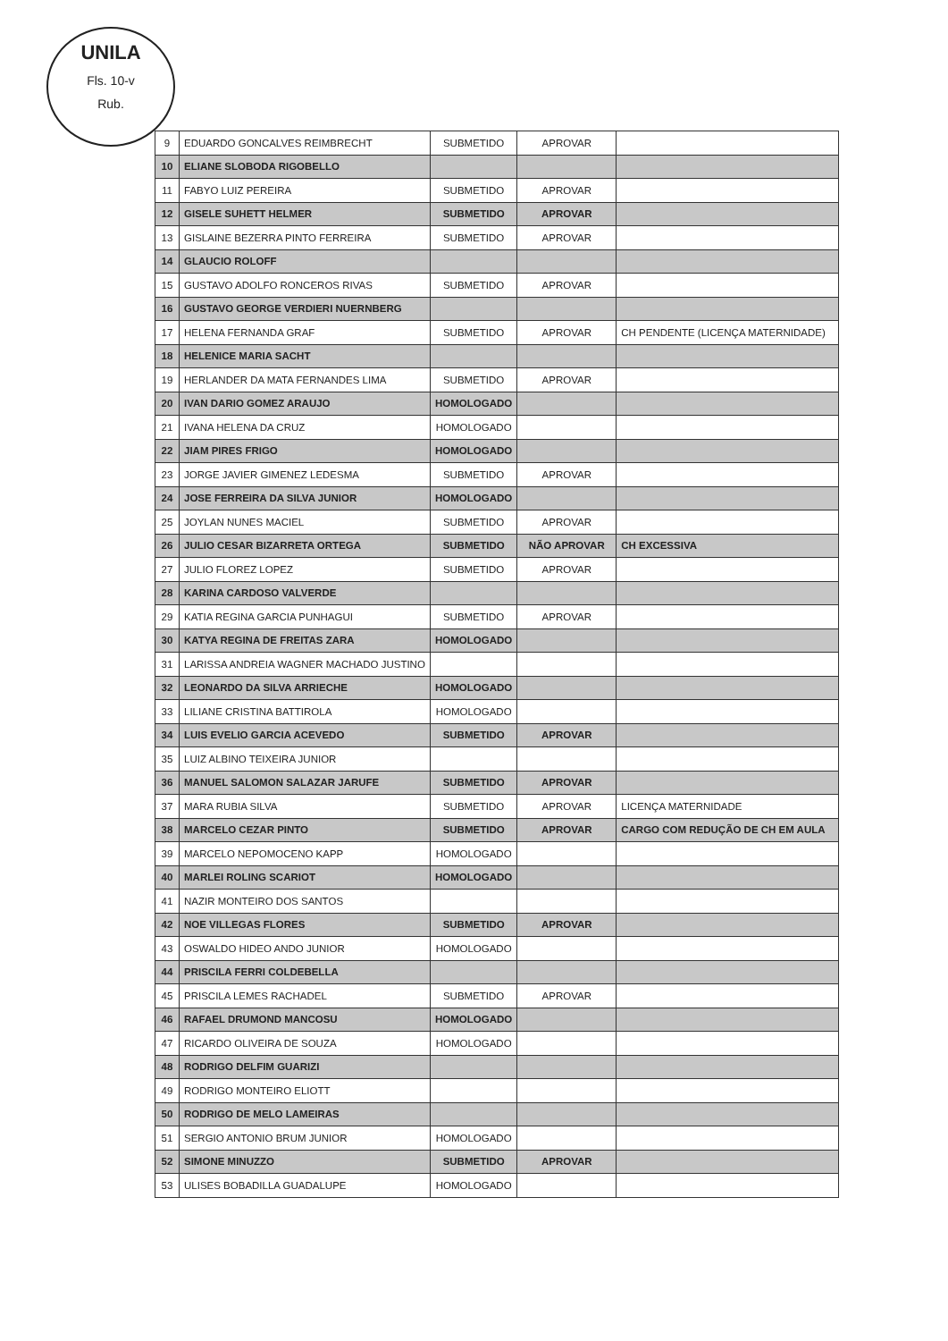UNILA
Fls. 10-v
Rub.
| 9 | EDUARDO GONCALVES REIMBRECHT | SUBMETIDO | APROVAR | |
| 10 | ELIANE SLOBODA RIGOBELLO | | | |
| 11 | FABYO LUIZ PEREIRA | SUBMETIDO | APROVAR | |
| 12 | GISELE SUHETT HELMER | SUBMETIDO | APROVAR | |
| 13 | GISLAINE BEZERRA PINTO FERREIRA | SUBMETIDO | APROVAR | |
| 14 | GLAUCIO ROLOFF | | | |
| 15 | GUSTAVO ADOLFO RONCEROS RIVAS | SUBMETIDO | APROVAR | |
| 16 | GUSTAVO GEORGE VERDIERI NUERNBERG | | | |
| 17 | HELENA FERNANDA GRAF | SUBMETIDO | APROVAR | CH PENDENTE (LICENÇA MATERNIDADE) |
| 18 | HELENICE MARIA SACHT | | | |
| 19 | HERLANDER DA MATA FERNANDES LIMA | SUBMETIDO | APROVAR | |
| 20 | IVAN DARIO GOMEZ ARAUJO | HOMOLOGADO | | |
| 21 | IVANA HELENA DA CRUZ | HOMOLOGADO | | |
| 22 | JIAM PIRES FRIGO | HOMOLOGADO | | |
| 23 | JORGE JAVIER GIMENEZ LEDESMA | SUBMETIDO | APROVAR | |
| 24 | JOSE FERREIRA DA SILVA JUNIOR | HOMOLOGADO | | |
| 25 | JOYLAN NUNES MACIEL | SUBMETIDO | APROVAR | |
| 26 | JULIO CESAR BIZARRETA ORTEGA | SUBMETIDO | NÃO APROVAR | CH EXCESSIVA |
| 27 | JULIO FLOREZ LOPEZ | SUBMETIDO | APROVAR | |
| 28 | KARINA CARDOSO VALVERDE | | | |
| 29 | KATIA REGINA GARCIA PUNHAGUI | SUBMETIDO | APROVAR | |
| 30 | KATYA REGINA DE FREITAS ZARA | HOMOLOGADO | | |
| 31 | LARISSA ANDREIA WAGNER MACHADO JUSTINO | | | |
| 32 | LEONARDO DA SILVA ARRIECHE | HOMOLOGADO | | |
| 33 | LILIANE CRISTINA BATTIROLA | HOMOLOGADO | | |
| 34 | LUIS EVELIO GARCIA ACEVEDO | SUBMETIDO | APROVAR | |
| 35 | LUIZ ALBINO TEIXEIRA JUNIOR | | | |
| 36 | MANUEL SALOMON SALAZAR JARUFE | SUBMETIDO | APROVAR | |
| 37 | MARA RUBIA SILVA | SUBMETIDO | APROVAR | LICENÇA MATERNIDADE |
| 38 | MARCELO CEZAR PINTO | SUBMETIDO | APROVAR | CARGO COM REDUÇÃO DE CH EM AULA |
| 39 | MARCELO NEPOMOCENO KAPP | HOMOLOGADO | | |
| 40 | MARLEI ROLING SCARIOT | HOMOLOGADO | | |
| 41 | NAZIR MONTEIRO DOS SANTOS | | | |
| 42 | NOE VILLEGAS FLORES | SUBMETIDO | APROVAR | |
| 43 | OSWALDO HIDEO ANDO JUNIOR | HOMOLOGADO | | |
| 44 | PRISCILA FERRI COLDEBELLA | | | |
| 45 | PRISCILA LEMES RACHADEL | SUBMETIDO | APROVAR | |
| 46 | RAFAEL DRUMOND MANCOSU | HOMOLOGADO | | |
| 47 | RICARDO OLIVEIRA DE SOUZA | HOMOLOGADO | | |
| 48 | RODRIGO DELFIM GUARIZI | | | |
| 49 | RODRIGO MONTEIRO ELIOTT | | | |
| 50 | RODRIGO DE MELO LAMEIRAS | | | |
| 51 | SERGIO ANTONIO BRUM JUNIOR | HOMOLOGADO | | |
| 52 | SIMONE MINUZZO | SUBMETIDO | APROVAR | |
| 53 | ULISES BOBADILLA GUADALUPE | HOMOLOGADO | | |